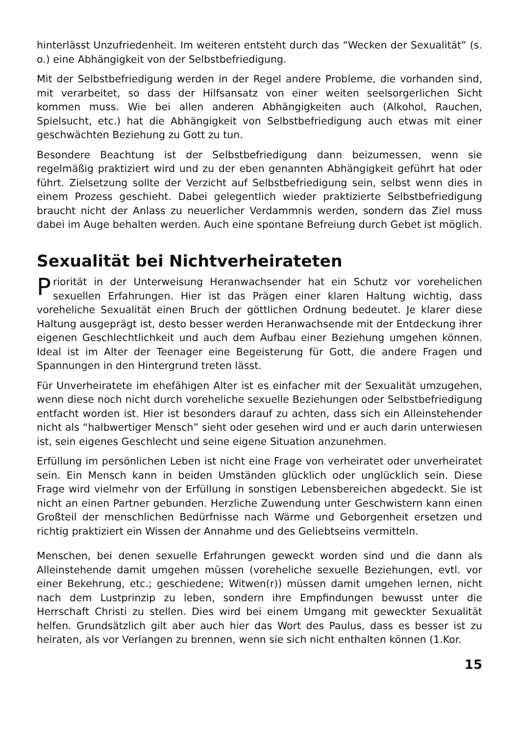hinterlässt Unzufriedenheit. Im weiteren entsteht durch das “Wecken der Sexualität” (s. o.) eine Abhängigkeit von der Selbstbefriedigung.
Mit der Selbstbefriedigung werden in der Regel andere Probleme, die vorhanden sind, mit verarbeitet, so dass der Hilfsansatz von einer weiten seelsorgerlichen Sicht kommen muss. Wie bei allen anderen Abhängigkeiten auch (Alkohol, Rauchen, Spielsucht, etc.) hat die Abhängigkeit von Selbstbefriedigung auch etwas mit einer geschwächten Beziehung zu Gott zu tun.
Besondere Beachtung ist der Selbstbefriedigung dann beizumessen, wenn sie regelmäßig praktiziert wird und zu der eben genannten Abhängigkeit geführt hat oder führt. Zielsetzung sollte der Verzicht auf Selbstbefriedigung sein, selbst wenn dies in einem Prozess geschieht. Dabei gelegentlich wieder praktizierte Selbstbefriedigung braucht nicht der Anlass zu neuerlicher Verdammnis werden, sondern das Ziel muss dabei im Auge behalten werden. Auch eine spontane Befreiung durch Gebet ist möglich.
Sexualität bei Nichtverheirateten
Priorität in der Unterweisung Heranwachsender hat ein Schutz vor vorehelichen sexuellen Erfahrungen. Hier ist das Prägen einer klaren Haltung wichtig, dass voreheliche Sexualität einen Bruch der göttlichen Ordnung bedeutet. Je klarer diese Haltung ausgeprägt ist, desto besser werden Heranwachsende mit der Entdeckung ihrer eigenen Geschlechtlichkeit und auch dem Aufbau einer Beziehung umgehen können. Ideal ist im Alter der Teenager eine Begeisterung für Gott, die andere Fragen und Spannungen in den Hintergrund treten lässt.
Für Unverheiratete im ehefähigen Alter ist es einfacher mit der Sexualität umzugehen, wenn diese noch nicht durch voreheliche sexuelle Beziehungen oder Selbstbefriedigung entfacht worden ist. Hier ist besonders darauf zu achten, dass sich ein Alleinstehender nicht als “halbwertiger Mensch” sieht oder gesehen wird und er auch darin unterwiesen ist, sein eigenes Geschlecht und seine eigene Situation anzunehmen.
Erfüllung im persönlichen Leben ist nicht eine Frage von verheiratet oder unverheiratet sein. Ein Mensch kann in beiden Umständen glücklich oder unglücklich sein. Diese Frage wird vielmehr von der Erfüllung in sonstigen Lebensbereichen abgedeckt. Sie ist nicht an einen Partner gebunden. Herzliche Zuwendung unter Geschwistern kann einen Großteil der menschlichen Bedürfnisse nach Wärme und Geborgenheit ersetzen und richtig praktiziert ein Wissen der Annahme und des Geliebtseins vermitteln.
Menschen, bei denen sexuelle Erfahrungen geweckt worden sind und die dann als Alleinstehende damit umgehen müssen (voreheliche sexuelle Beziehungen, evtl. vor einer Bekehrung, etc.; geschiedene; Witwen(r)) müssen damit umgehen lernen, nicht nach dem Lustprinzip zu leben, sondern ihre Empfindungen bewusst unter die Herrschaft Christi zu stellen. Dies wird bei einem Umgang mit geweckter Sexualität helfen. Grundsätzlich gilt aber auch hier das Wort des Paulus, dass es besser ist zu heiraten, als vor Verlangen zu brennen, wenn sie sich nicht enthalten können (1.Kor.
15